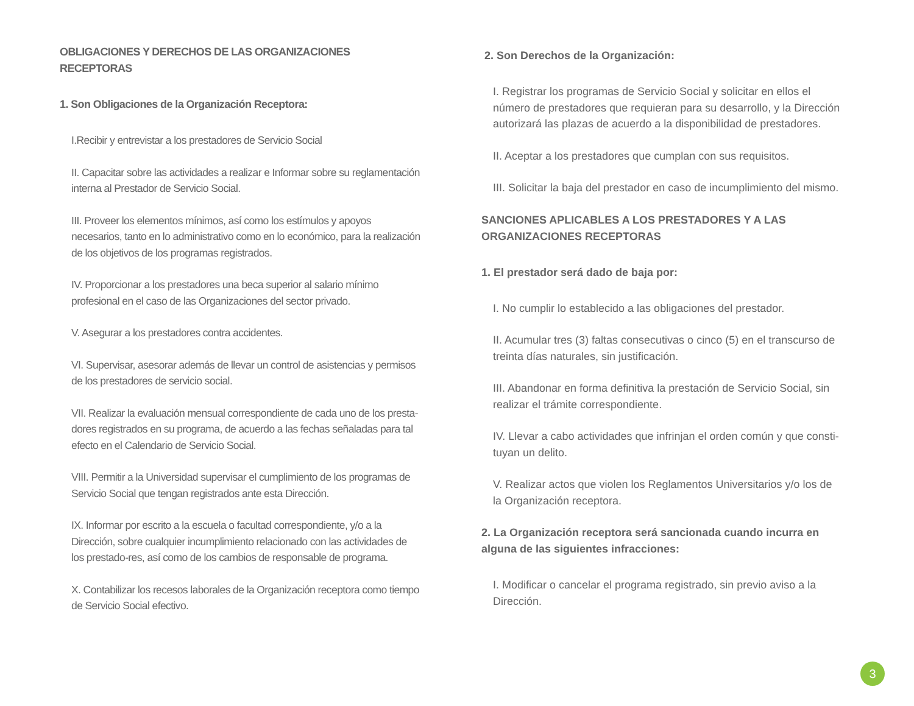OBLIGACIONES Y DERECHOS DE LAS ORGANIZACIONES RECEPTORAS
1. Son Obligaciones de la Organización Receptora:
I.Recibir y entrevistar a los prestadores de Servicio Social
II. Capacitar sobre las actividades a realizar e Informar sobre su reglamentación interna al Prestador de Servicio Social.
III. Proveer los elementos mínimos, así como los estímulos y apoyos necesarios, tanto en lo administrativo como en lo económico, para la realización de los objetivos de los programas registrados.
IV. Proporcionar a los prestadores una beca superior al salario mínimo profesional en el caso de las Organizaciones del sector privado.
V. Asegurar a los prestadores contra accidentes.
VI. Supervisar, asesorar además de llevar un control de asistencias y permisos de los prestadores de servicio social.
VII. Realizar la evaluación mensual correspondiente de cada uno de los presta-dores registrados en su programa, de acuerdo a las fechas señaladas para tal efecto en el Calendario de Servicio Social.
VIII. Permitir a la Universidad supervisar el cumplimiento de los programas de Servicio Social que tengan registrados ante esta Dirección.
IX. Informar por escrito a la escuela o facultad correspondiente, y/o a la Dirección, sobre cualquier incumplimiento relacionado con las actividades de los prestado-res, así como de los cambios de responsable de programa.
X. Contabilizar los recesos laborales de la Organización receptora como tiempo de Servicio Social efectivo.
2. Son Derechos de la Organización:
I. Registrar los programas de Servicio Social y solicitar en ellos el número de prestadores que requieran para su desarrollo, y la Dirección autorizará las plazas de acuerdo a la disponibilidad de prestadores.
II. Aceptar a los prestadores que cumplan con sus requisitos.
III. Solicitar la baja del prestador en caso de incumplimiento del mismo.
SANCIONES APLICABLES A LOS PRESTADORES Y A LAS ORGANIZACIONES RECEPTORAS
1. El prestador será dado de baja por:
I. No cumplir lo establecido a las obligaciones del prestador.
II. Acumular tres (3) faltas consecutivas o cinco (5) en el transcurso de treinta días naturales, sin justificación.
III. Abandonar en forma definitiva la prestación de Servicio Social, sin realizar el trámite correspondiente.
IV. Llevar a cabo actividades que infrinjan el orden común y que consti-tuyan un delito.
V. Realizar actos que violen los Reglamentos Universitarios y/o los de la Organización receptora.
2. La Organización receptora será sancionada cuando incurra en alguna de las siguientes infracciones:
I. Modificar o cancelar el programa registrado, sin previo aviso a la Dirección.
3